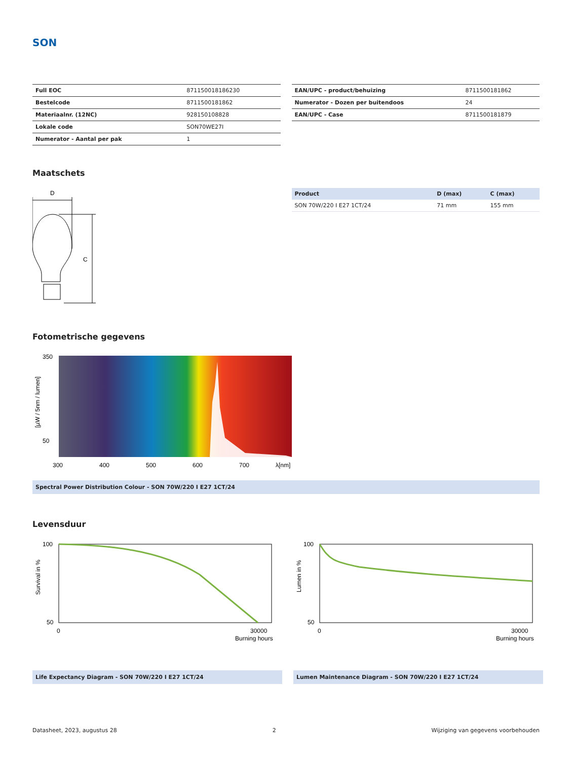SON
| Full EOC | 871150018186230 |
| Bestelcode | 8711500181862 |
| Materiaalnr. (12NC) | 928150108828 |
| Lokale code | SON70WE27I |
| Numerator - Aantal per pak | 1 |
| EAN/UPC - product/behuizing | 8711500181862 |
| Numerator - Dozen per buitendoos | 24 |
| EAN/UPC - Case | 8711500181879 |
Maatschets
D
C
| Product | D (max) | C (max) |
| --- | --- | --- |
| SON 70W/220 I E27 1CT/24 | 71 mm | 155 mm |
Fotometrische gegevens
350
50
300
400
500
600
700
λ[nm]
[µW / 5nm / lumen]
Spectral Power Distribution Colour - SON 70W/220 I E27 1CT/24
Levensduur
100
50
0
30000
Burning hours
Survival in %
Life Expectancy Diagram - SON 70W/220 I E27 1CT/24
100
50
0
30000
Burning hours
Lumen in %
Lumen Maintenance Diagram - SON 70W/220 I E27 1CT/24
Datasheet, 2023, augustus 28 2 Wijziging van gegevens voorbehouden